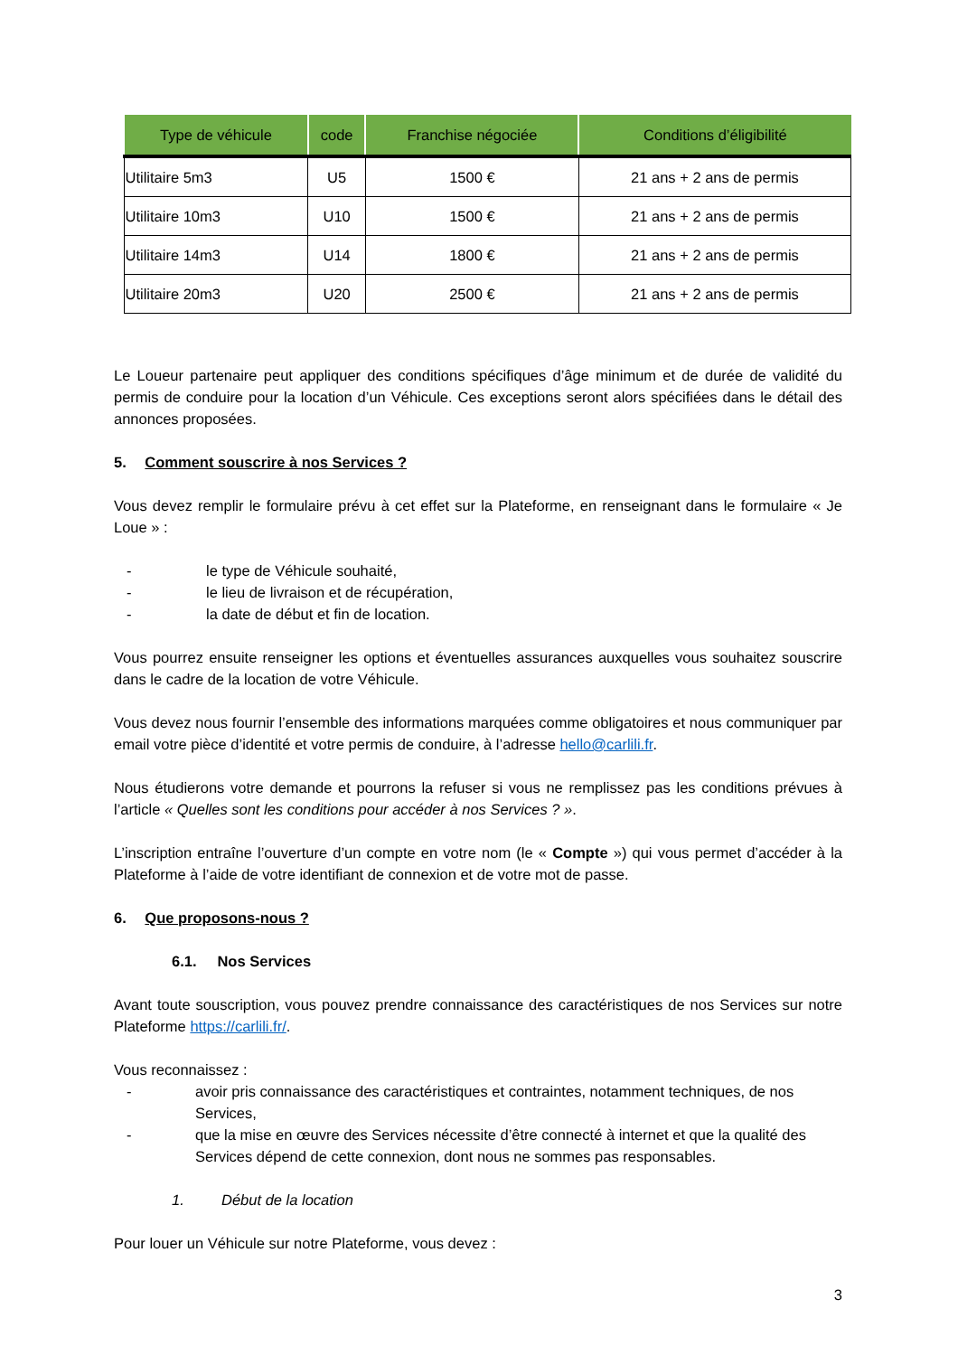| Type de véhicule | code | Franchise négociée | Conditions d’éligibilité |
| --- | --- | --- | --- |
| Utilitaire 5m3 | U5 | 1500 € | 21 ans + 2 ans de permis |
| Utilitaire 10m3 | U10 | 1500 € | 21 ans + 2 ans de permis |
| Utilitaire 14m3 | U14 | 1800 € | 21 ans + 2 ans de permis |
| Utilitaire 20m3 | U20 | 2500 € | 21 ans + 2 ans de permis |
Le Loueur partenaire peut appliquer des conditions spécifiques d’âge minimum et de durée de validité du permis de conduire pour la location d’un Véhicule. Ces exceptions seront alors spécifiées dans le détail des annonces proposées.
5. Comment souscrire à nos Services ?
Vous devez remplir le formulaire prévu à cet effet sur la Plateforme, en renseignant dans le formulaire « Je Loue » :
- le type de Véhicule souhaité,
- le lieu de livraison et de récupération,
- la date de début et fin de location.
Vous pourrez ensuite renseigner les options et éventuelles assurances auxquelles vous souhaitez souscrire dans le cadre de la location de votre Véhicule.
Vous devez nous fournir l’ensemble des informations marquées comme obligatoires et nous communiquer par email votre pièce d’identité et votre permis de conduire, à l’adresse hello@carlili.fr.
Nous étudierons votre demande et pourrons la refuser si vous ne remplissez pas les conditions prévues à l’article « Quelles sont les conditions pour accéder à nos Services ? ».
L’inscription entraîne l’ouverture d’un compte en votre nom (le « Compte ») qui vous permet d’accéder à la Plateforme à l’aide de votre identifiant de connexion et de votre mot de passe.
6. Que proposons-nous ?
6.1. Nos Services
Avant toute souscription, vous pouvez prendre connaissance des caractéristiques de nos Services sur notre Plateforme https://carlili.fr/.
Vous reconnaissez :
- avoir pris connaissance des caractéristiques et contraintes, notamment techniques, de nos Services,
- que la mise en œuvre des Services nécessite d’être connecté à internet et que la qualité des Services dépend de cette connexion, dont nous ne sommes pas responsables.
1. Début de la location
Pour louer un Véhicule sur notre Plateforme, vous devez :
3